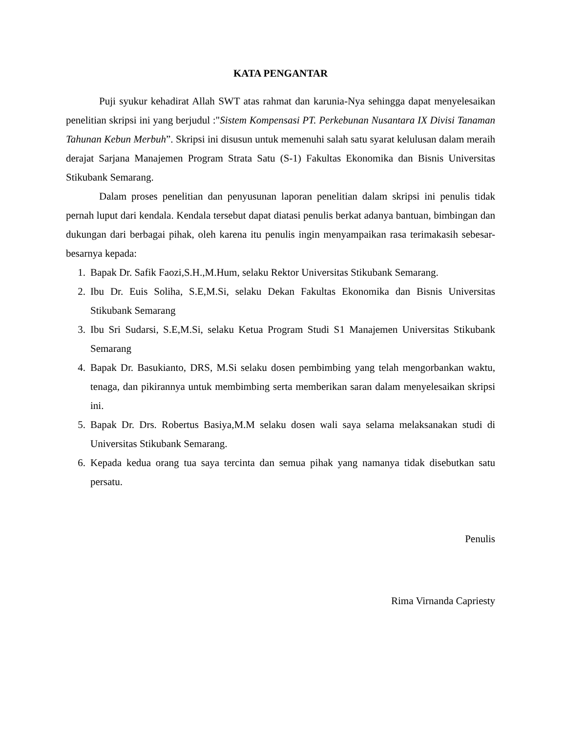KATA PENGANTAR
Puji syukur kehadirat Allah SWT atas rahmat dan karunia-Nya sehingga dapat menyelesaikan penelitian skripsi ini yang berjudul :"Sistem Kompensasi PT. Perkebunan Nusantara IX Divisi Tanaman Tahunan Kebun Merbuh”. Skripsi ini disusun untuk memenuhi salah satu syarat kelulusan dalam meraih derajat Sarjana Manajemen Program Strata Satu (S-1) Fakultas Ekonomika dan Bisnis Universitas Stikubank Semarang.
Dalam proses penelitian dan penyusunan laporan penelitian dalam skripsi ini penulis tidak pernah luput dari kendala. Kendala tersebut dapat diatasi penulis berkat adanya bantuan, bimbingan dan dukungan dari berbagai pihak, oleh karena itu penulis ingin menyampaikan rasa terimakasih sebesar-besarnya kepada:
1. Bapak Dr. Safik Faozi,S.H.,M.Hum, selaku Rektor Universitas Stikubank Semarang.
2. Ibu Dr. Euis Soliha, S.E,M.Si, selaku Dekan Fakultas Ekonomika dan Bisnis Universitas Stikubank Semarang
3. Ibu Sri Sudarsi, S.E,M.Si, selaku Ketua Program Studi S1 Manajemen Universitas Stikubank Semarang
4. Bapak Dr. Basukianto, DRS, M.Si selaku dosen pembimbing yang telah mengorbankan waktu, tenaga, dan pikirannya untuk membimbing serta memberikan saran dalam menyelesaikan skripsi ini.
5. Bapak Dr. Drs. Robertus Basiya,M.M selaku dosen wali saya selama melaksanakan studi di Universitas Stikubank Semarang.
6. Kepada kedua orang tua saya tercinta dan semua pihak yang namanya tidak disebutkan satu persatu.
Penulis
Rima Virnanda Capriesty